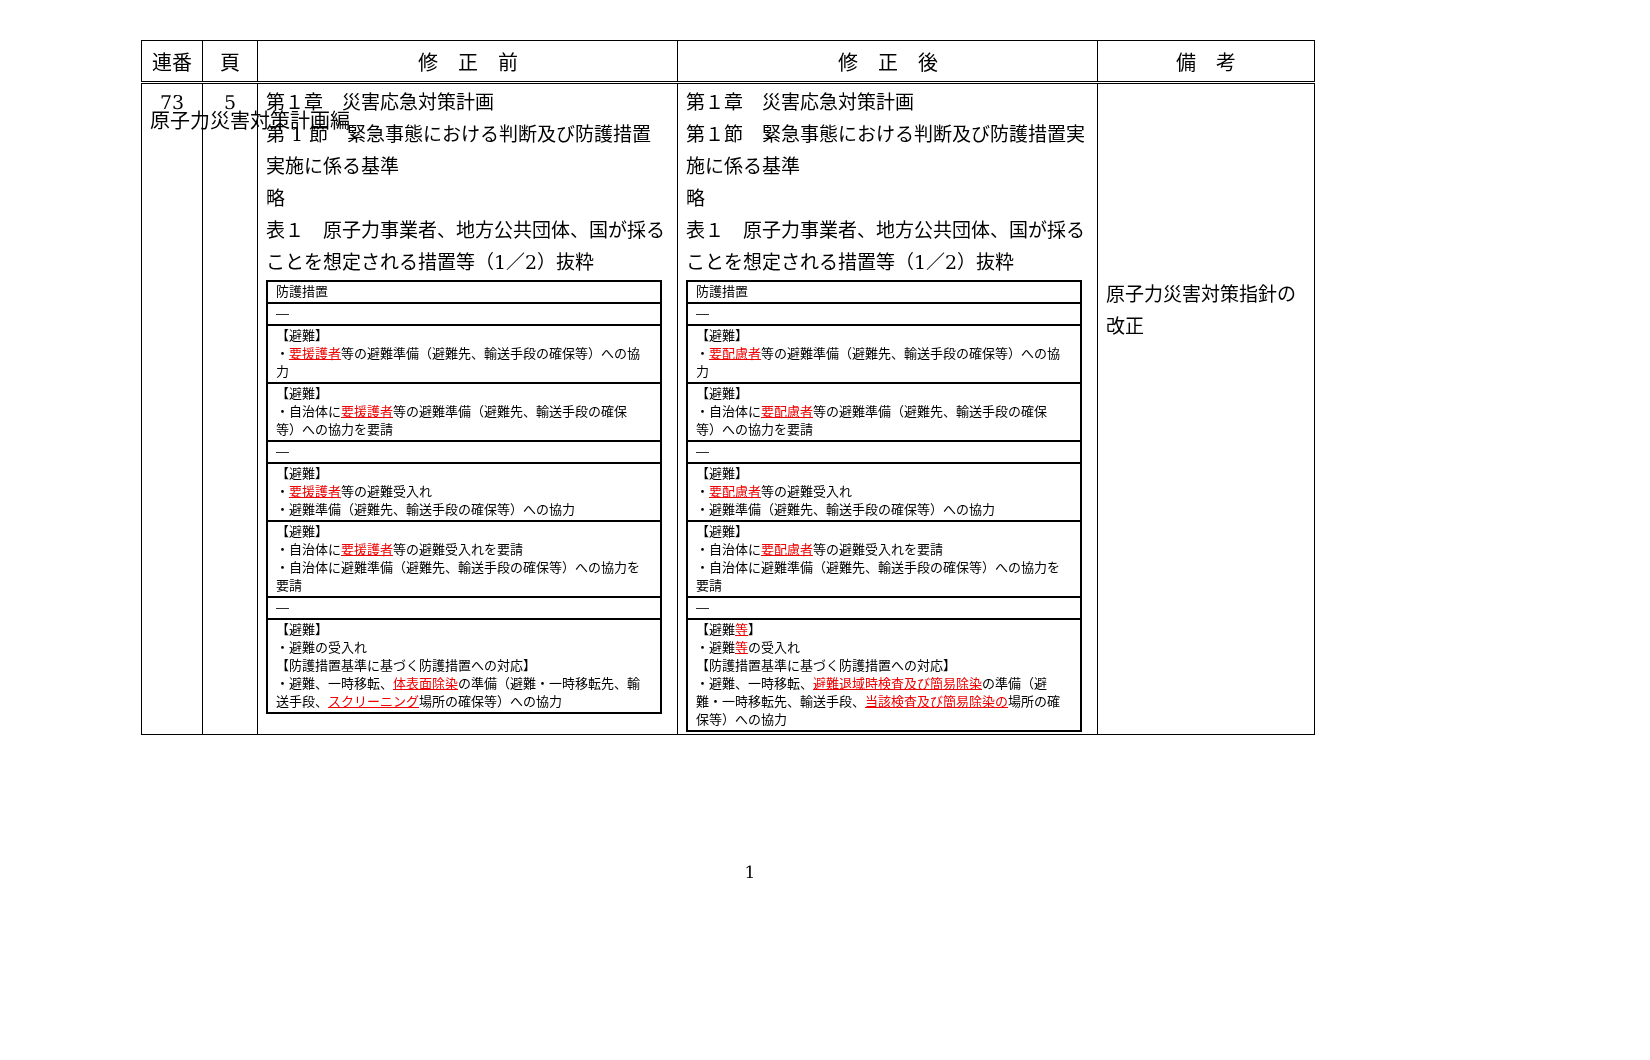原子力災害対策計画編
| 連番 | 頁 | 修 正 前 | 修 正 後 | 備 考 |
| --- | --- | --- | --- | --- |
| 73 | 5 | 第１章 災害応急対策計画 第 1 節 緊急事態における判断及び防護措置実施に係る基準 略 表１ 原子力事業者、地方公共団体、国が採ることを想定される措置等（1／2）抜粋 / 防護措置 / / ― / / 【避難】 ・ 要援護者 等の避難準備（避難先、輸送手段の確保等）への協力 / / 【避難】 ・自治体に 要援護者 等の避難準備（避難先、輸送手段の確保等）への協力を要請 / / ― / / 【避難】 ・ 要援護者 等の避難受入れ ・避難準備（避難先、輸送手段の確保等）への協力 / / 【避難】 ・自治体に 要援護者 等の避難受入れを要請 ・自治体に避難準備（避難先、輸送手段の確保等）への協力を要請 / / ― / / 【避難】 ・避難の受入れ 【防護措置基準に基づく防護措置への対応】 ・避難、一時移転、 体表面除染 の準備（避難・一時移転先、輸送手段、 スクリーニング 場所の確保等）への協力 / | 第１章 災害応急対策計画 第１節 緊急事態における判断及び防護措置実施に係る基準 略 表１ 原子力事業者、地方公共団体、国が採ることを想定される措置等（1／2）抜粋 / 防護措置 / / ― / / 【避難】 ・ 要配慮者 等の避難準備（避難先、輸送手段の確保等）への協力 / / 【避難】 ・自治体に 要配慮者 等の避難準備（避難先、輸送手段の確保等）への協力を要請 / / ― / / 【避難】 ・ 要配慮者 等の避難受入れ ・避難準備（避難先、輸送手段の確保等）への協力 / / 【避難】 ・自治体に 要配慮者 等の避難受入れを要請 ・自治体に避難準備（避難先、輸送手段の確保等）への協力を要請 / / ― / / 【避難 等 】 ・避難 等 の受入れ 【防護措置基準に基づく防護措置への対応】 ・避難、一時移転、 避難退域時検査及び簡易除染 の準備（避難・一時移転先、輸送手段、 当該検査及び簡易除染の 場所の確保等）への協力 / | 原子力災害対策指針の改正 |
1